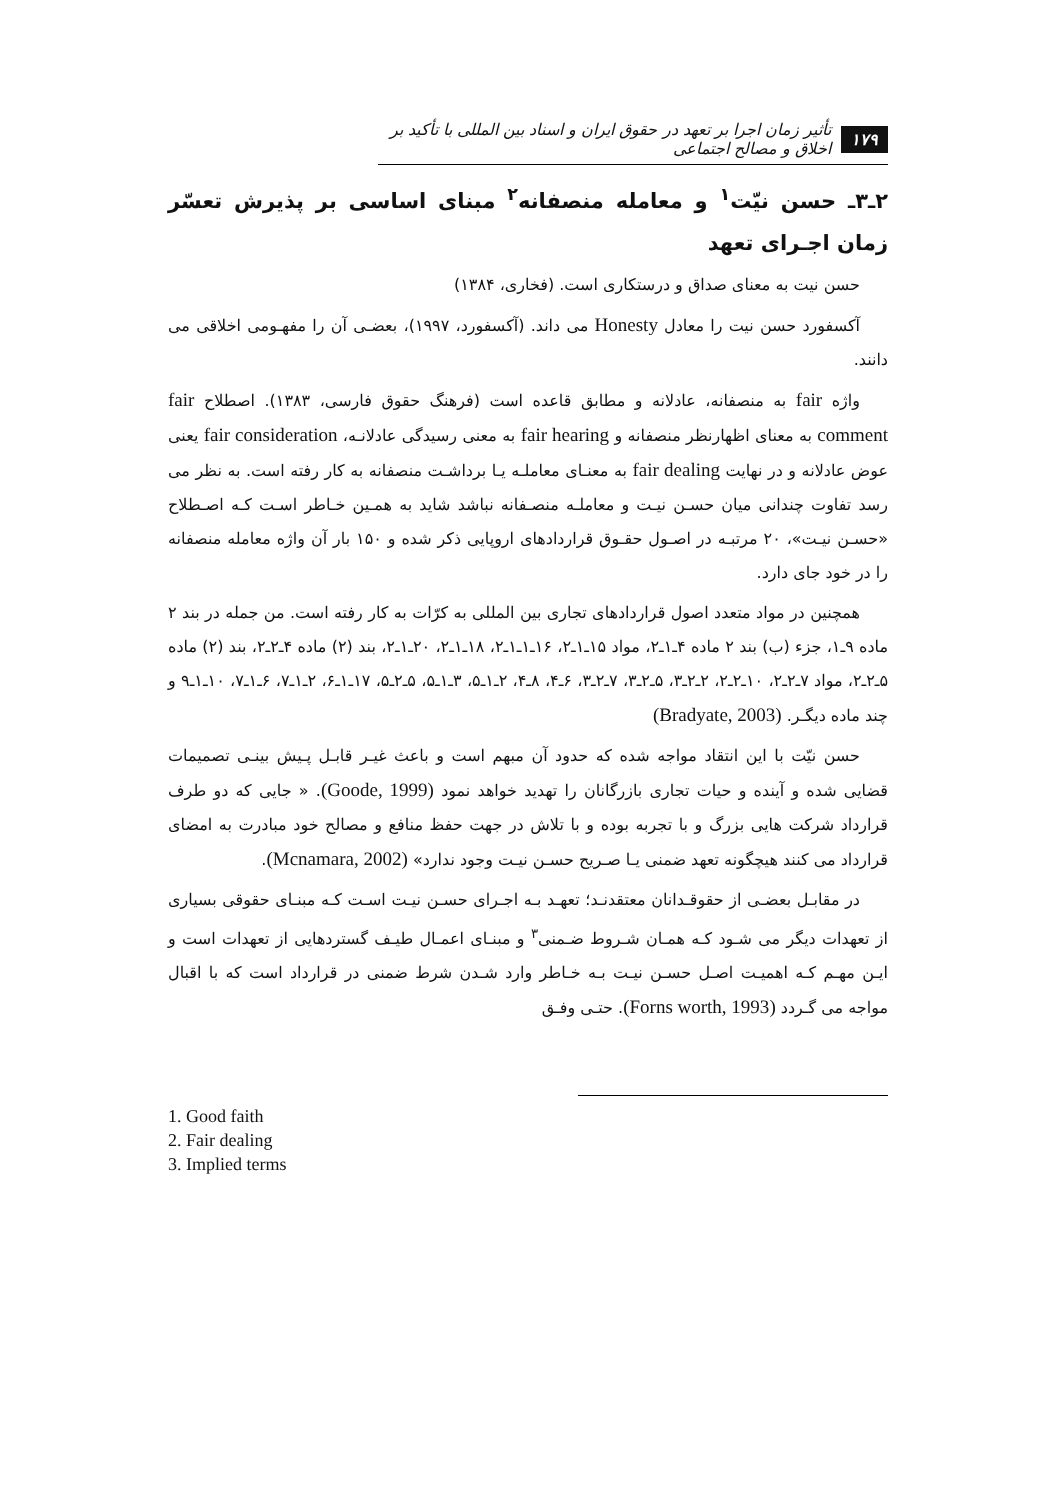۱۷۹ تأثیر زمان اجرا بر تعهد در حقوق ایران و اسناد بین المللی با تأکید بر اخلاق و مصالح اجتماعی
۲ـ۳ـ حسن نیّت<sup>۱</sup> و معامله منصفانه<sup>۲</sup> مبنای اساسی بر پذیرش تعسّر زمان اجـرای تعهد
حسن نیت به معنای صداق و درستکاری است. (فخاری، ۱۳۸۴)
آکسفورد حسن نیت را معادل Honesty می داند. (آکسفورد، ۱۹۹۷)، بعضـی آن را مفهـومی اخلاقی می دانند.
واژه fair به منصفانه، عادلانه و مطابق قاعده است (فرهنگ حقوق فارسی، ۱۳۸۳). اصطلاح fair comment به معنای اظهارنظر منصفانه و fair hearing به معنی رسیدگی عادلانـه، fair consideration یعنی عوض عادلانه و در نهایت fair dealing به معنـای معاملـه یـا برداشـت منصفانه به کار رفته است. به نظر می رسد تفاوت چندانی میان حسـن نیـت و معاملـه منصـفانه نباشد شاید به همـین خـاطر اسـت کـه اصـطلاح «حسـن نیـت»، ۲۰ مرتبـه در اصـول حقـوق قراردادهای اروپایی ذکر شده و ۱۵۰ بار آن واژه معامله منصفانه را در خود جای دارد.
همچنین در مواد متعدد اصول قراردادهای تجاری بین المللی به کرّات به کار رفته است. من جمله در بند ۲ ماده ۹ـ۱، جزء (ب) بند ۲ ماده ۴ـ۱ـ۲، مواد ۱۵ـ۱ـ۲، ۱۶ـ۱ـ۱ـ۲، ۱۸ـ۱ـ۲، ۲۰ـ۱ـ۲، بند (۲) ماده ۴ـ۲ـ۲، بند (۲) ماده ۵ـ۲ـ۲، مواد ۷ـ۲ـ۲، ۱۰ـ۲ـ۲، ۲ـ۲ـ۳، ۵ـ۲ـ۳، ۷ـ۲ـ۳، ۶ـ۴، ۸ـ۴، ۲ـ۱ـ۵، ۳ـ۱ـ۵، ۵ـ۲ـ۵، ۱۷ـ۱ـ۶، ۲ـ۱ـ۷، ۶ـ۱ـ۷، ۱۰ـ۱ـ۹ و چند ماده دیگـر. (Bradyate, 2003)
حسن نیّت با این انتقاد مواجه شده که حدود آن مبهم است و باعث غیـر قابـل پـیش بینـی تصمیمات قضایی شده و آینده و حیات تجاری بازرگانان را تهدید خواهد نمود (Goode, 1999). « جایی که دو طرف قرارداد شرکت هایی بزرگ و با تجربه بوده و با تلاش در جهت حفظ منافع و مصالح خود مبادرت به امضای قرارداد می کنند هیچگونه تعهد ضمنی یـا صـریح حسـن نیـت وجود ندارد» (Mcnamara, 2002).
در مقابـل بعضـی از حقوقـدانان معتقدنـد؛ تعهـد بـه اجـرای حسـن نیـت اسـت کـه مبنـای حقوقی بسیاری از تعهدات دیگر می شـود کـه همـان شـروط ضـمنی<sup>۳</sup> و مبنـای اعمـال طیـف گستردهایی از تعهدات است و ایـن مهـم کـه اهمیـت اصـل حسـن نیـت بـه خـاطر وارد شـدن شرط ضمنی در قرارداد است که با اقبال مواجه می گـردد (Forns worth, 1993). حتـی وفـق
1. Good faith
2. Fair dealing
3. Implied terms